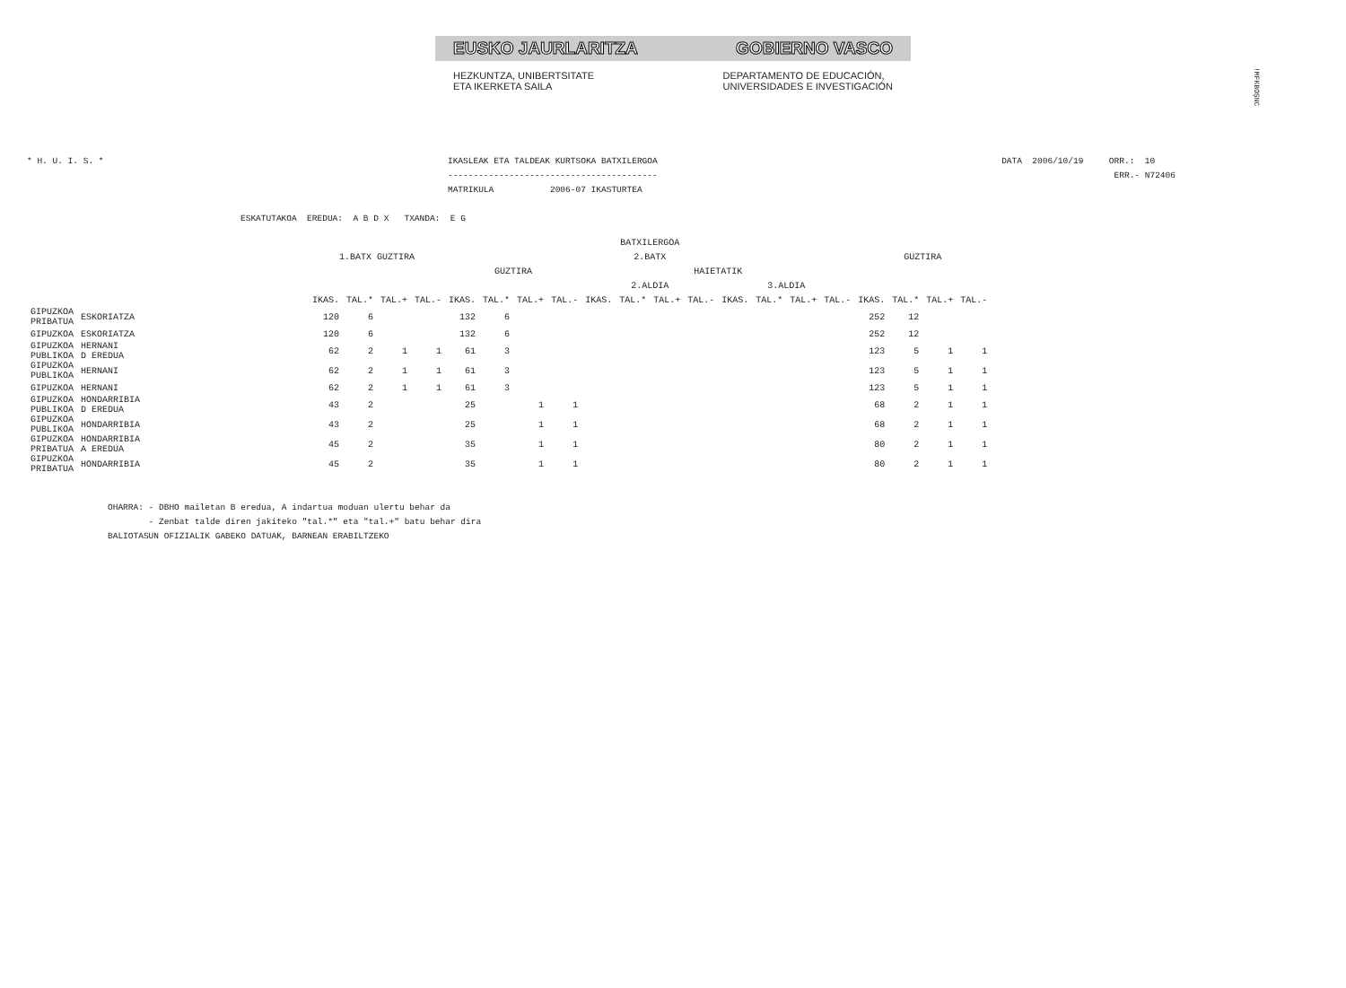!MFKBOŞNC
EUSKO JAURLARITZA GOBIERNO VASCO
HEZKUNTZA, UNIBERTSITATE
ETA IKERKETA SAILA DEPARTAMENTO DE EDUCACIÓN,
UNIVERSIDADES E INVESTIGACIÓN
* H. U. I. S. *
IKASLEAK ETA TALDEAK KURTSOKA BATXILERGOA
-----------------------------------------
MATRIKULA           2006-07 IKASTURTEA
DATA  2006/10/19     ORR.:  10
                      ERR.- N72406
ESKATUTAKOA  EREDUA:  A B D X   TXANDA:  E G
| | | BATXILERGOA | | | | | | | | | | | | | | | | | | | |
| --- | --- | --- | --- | --- | --- | --- | --- | --- | --- | --- | --- | --- | --- | --- | --- | --- | --- | --- | --- | --- | --- |
| | | 1.BATX GUZTIRA | | | | 2.BATX | | | | | | | | | | | | GUZTIRA | | | |
| | | | | | | GUZTIRA | | | | HAIETATIK | | | | | | | | | | | |
| | | | | | | | | | | 2.ALDIA | | | | 3.ALDIA | | | | | | | |
| | | IKAS. | TAL.* | TAL.+ | TAL.- | IKAS. | TAL.* | TAL.+ | TAL.- | IKAS. | TAL.* | TAL.+ | TAL.- | IKAS. | TAL.* | TAL.+ | TAL.- | IKAS. | TAL.* | TAL.+ | TAL.- |
| GIPUZKOA PRIBATUA | ESKORIATZA | 120 | 6 | | | 132 | 6 | | | | | | | | | | | 252 | 12 | | |
| GIPUZKOA | ESKORIATZA | 120 | 6 | | | 132 | 6 | | | | | | | | | | | 252 | 12 | | |
| GIPUZKOA PUBLIKOA | HERNANI D EREDUA | 62 | 2 | 1 | 1 | 61 | 3 | | | | | | | | | | | 123 | 5 | 1 | 1 |
| GIPUZKOA PUBLIKOA | HERNANI | 62 | 2 | 1 | 1 | 61 | 3 | | | | | | | | | | | 123 | 5 | 1 | 1 |
| GIPUZKOA | HERNANI | 62 | 2 | 1 | 1 | 61 | 3 | | | | | | | | | | | 123 | 5 | 1 | 1 |
| GIPUZKOA PUBLIKOA | HONDARRIBIA D EREDUA | 43 | 2 | | | 25 | | 1 | 1 | | | | | | | | | 68 | 2 | 1 | 1 |
| GIPUZKOA PUBLIKOA | HONDARRIBIA | 43 | 2 | | | 25 | | 1 | 1 | | | | | | | | | 68 | 2 | 1 | 1 |
| GIPUZKOA PRIBATUA | HONDARRIBIA A EREDUA | 45 | 2 | | | 35 | | 1 | 1 | | | | | | | | | 80 | 2 | 1 | 1 |
| GIPUZKOA PRIBATUA | HONDARRIBIA | 45 | 2 | | | 35 | | 1 | 1 | | | | | | | | | 80 | 2 | 1 | 1 |
OHARRA: - DBHO mailetan B eredua, A indartua moduan ulertu behar da
        - Zenbat talde diren jakiteko "tal.*" eta "tal.+" batu behar dira
BALIOTASUN OFIZIALIK GABEKO DATUAK, BARNEAN ERABILTZEKO